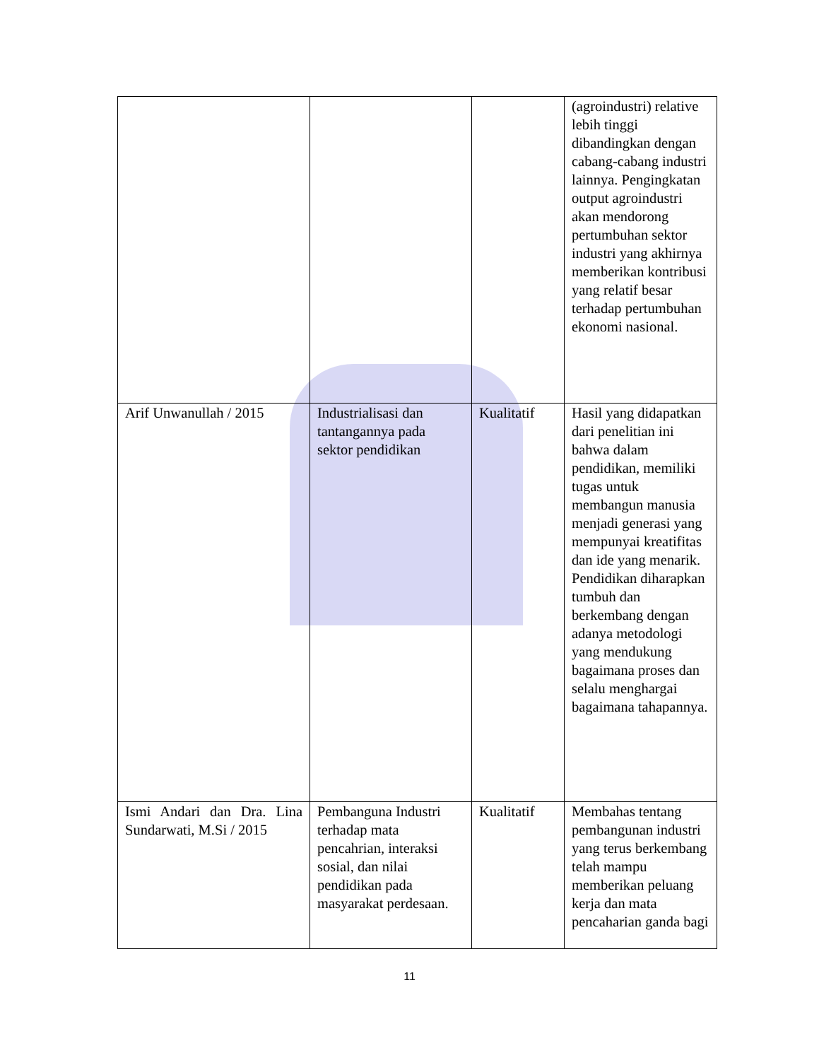| | | | (agroindustri) relative lebih tinggi dibandingkan dengan cabang-cabang industri lainnya. Pengingkatan output agroindustri akan mendorong pertumbuhan sektor industri yang akhirnya memberikan kontribusi yang relatif besar terhadap pertumbuhan ekonomi nasional. |
| Arif Unwanullah / 2015 | Industrialisasi dan tantangannya pada sektor pendidikan | Kualitatif | Hasil yang didapatkan dari penelitian ini bahwa dalam pendidikan, memiliki tugas untuk membangun manusia menjadi generasi yang mempunyai kreatifitas dan ide yang menarik. Pendidikan diharapkan tumbuh dan berkembang dengan adanya metodologi yang mendukung bagaimana proses dan selalu menghargai bagaimana tahapannya. |
| Ismi Andari dan Dra. Lina Sundarwati, M.Si / 2015 | Pembanguna Industri terhadap mata pencahrian, interaksi sosial, dan nilai pendidikan pada masyarakat perdesaan. | Kualitatif | Membahas tentang pembangunan industri yang terus berkembang telah mampu memberikan peluang kerja dan mata pencaharian ganda bagi |
11